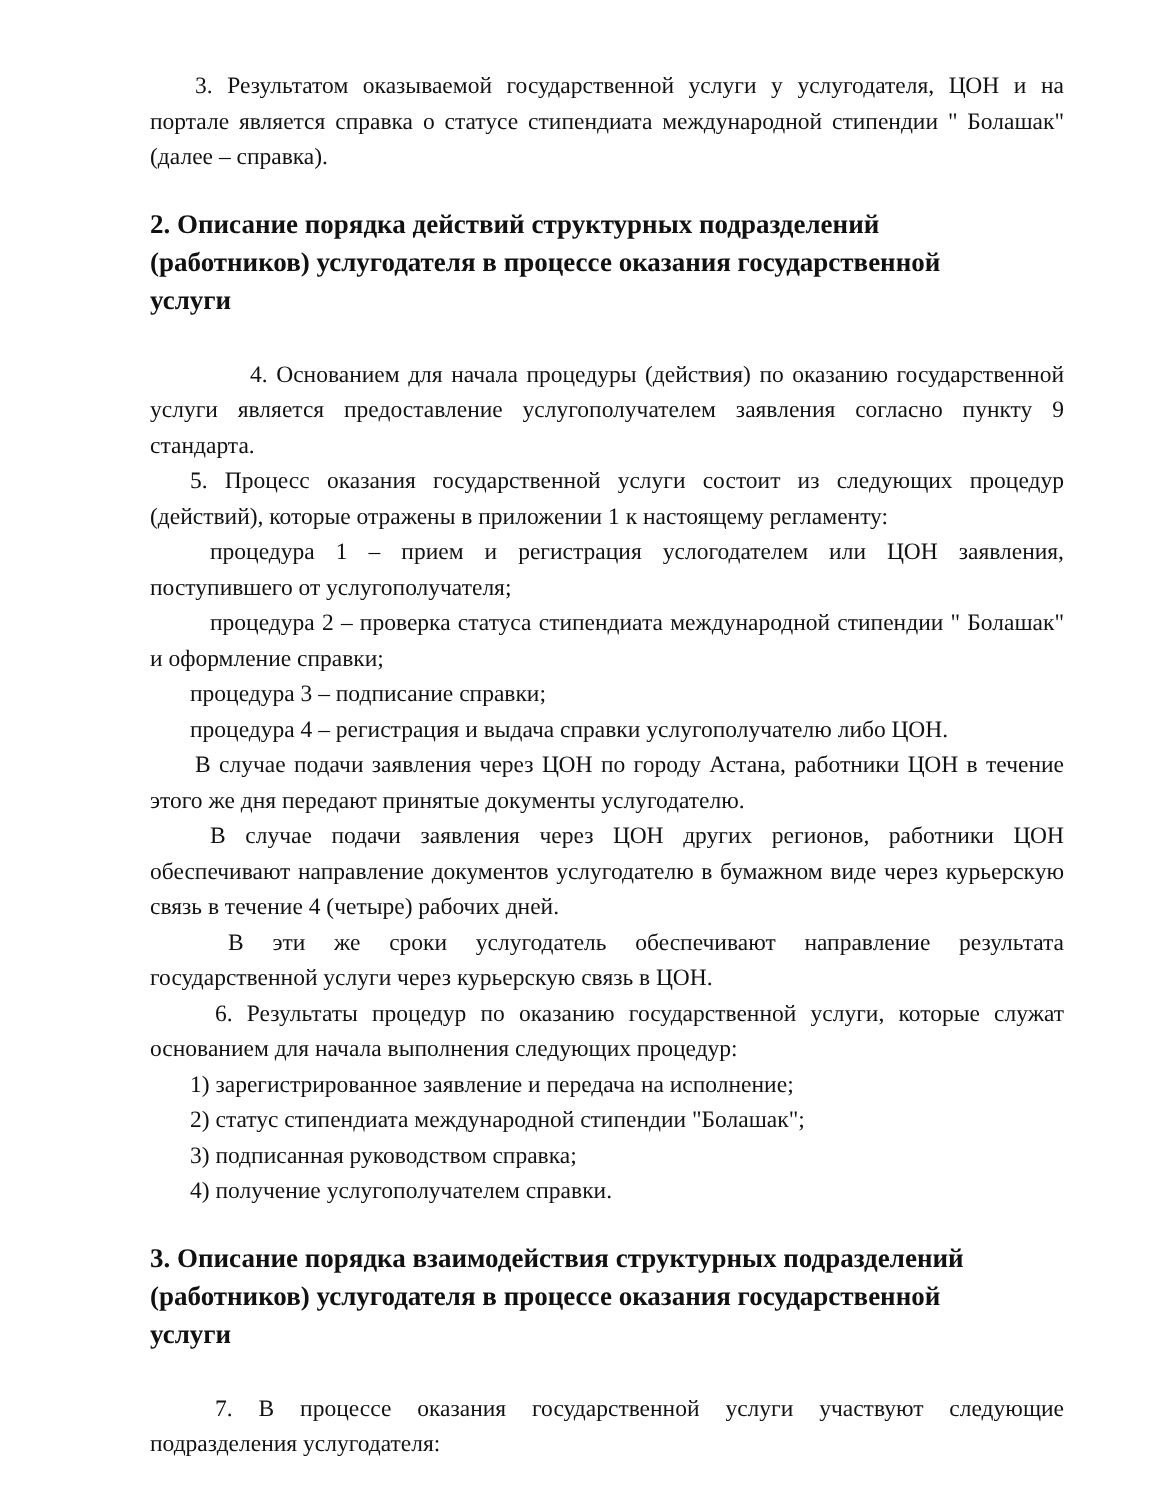3. Результатом оказываемой государственной услуги у услугодателя, ЦОН и на портале является справка о статусе стипендиата международной стипендии " Болашак" (далее – справка).
2. Описание порядка действий структурных подразделений
(работников) услугодателя в процессе оказания государственной
услуги
4. Основанием для начала процедуры (действия) по оказанию государственной услуги является предоставление услугополучателем заявления согласно пункту 9 стандарта.
5. Процесс оказания государственной услуги состоит из следующих процедур (действий), которые отражены в приложении 1 к настоящему регламенту:
процедура 1 – прием и регистрация услогодателем или ЦОН заявления, поступившего от услугополучателя;
процедура 2 – проверка статуса стипендиата международной стипендии " Болашак" и оформление справки;
процедура 3 – подписание справки;
процедура 4 – регистрация и выдача справки услугополучателю либо ЦОН.
В случае подачи заявления через ЦОН по городу Астана, работники ЦОН в течение этого же дня передают принятые документы услугодателю.
В случае подачи заявления через ЦОН других регионов, работники ЦОН обеспечивают направление документов услугодателю в бумажном виде через курьерскую связь в течение 4 (четыре) рабочих дней.
В эти же сроки услугодатель обеспечивают направление результата государственной услуги через курьерскую связь в ЦОН.
6. Результаты процедур по оказанию государственной услуги, которые служат основанием для начала выполнения следующих процедур:
1) зарегистрированное заявление и передача на исполнение;
2) статус стипендиата международной стипендии "Болашак";
3) подписанная руководством справка;
4) получение услугополучателем справки.
3. Описание порядка взаимодействия структурных подразделений
(работников) услугодателя в процессе оказания государственной
услуги
7. В процессе оказания государственной услуги участвуют следующие подразделения услугодателя: